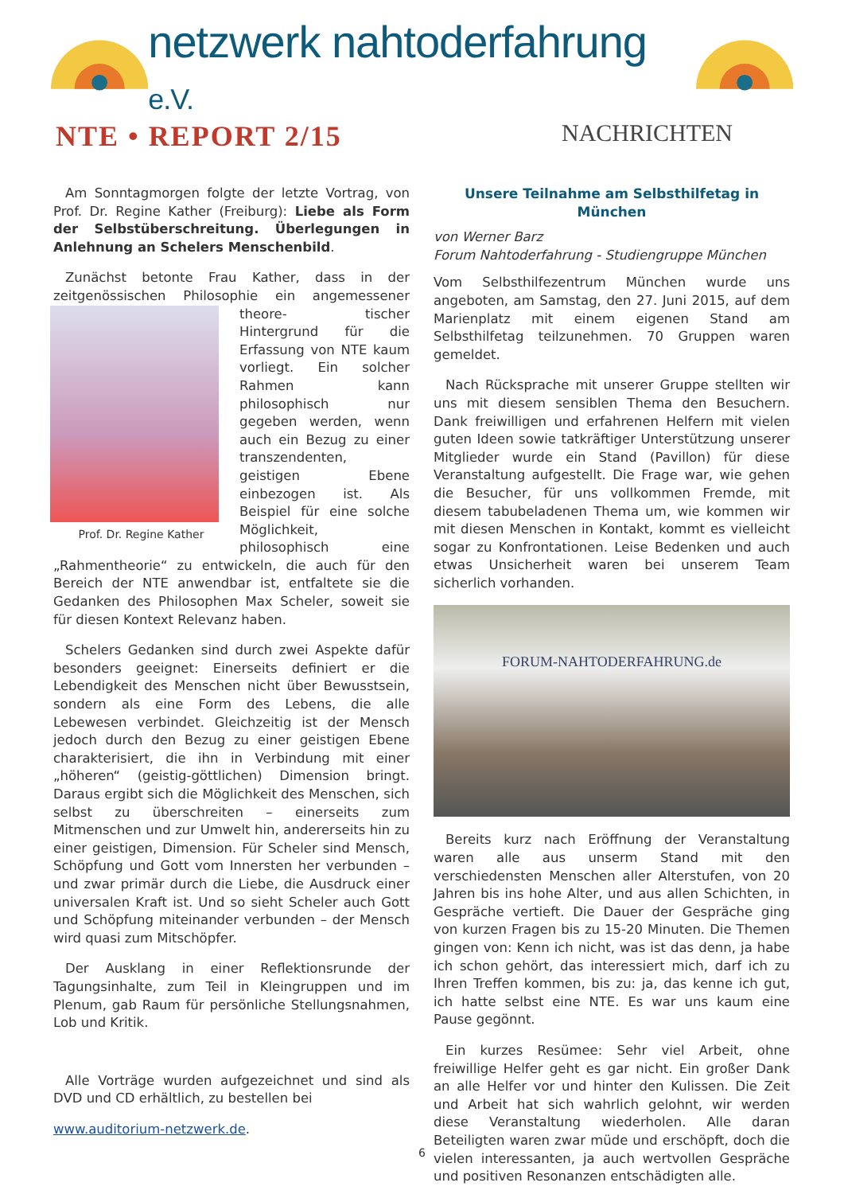netzwerk nahtoderfahrung e.V.
NTE • REPORT 2/15
NACHRICHTEN
Am Sonntagmorgen folgte der letzte Vortrag, von Prof. Dr. Regine Kather (Freiburg): Liebe als Form der Selbstüberschreitung. Überlegungen in Anlehnung an Schelers Menschenbild.
Zunächst betonte Frau Kather, dass in der zeitgenössischen Philosophie ein angemessener theore- Prof. Dr. Regine Kather tischer Hintergrund für die Erfassung von NTE kaum vorliegt. Ein solcher Rahmen kann philosophisch nur gegeben werden, wenn auch ein Bezug zu einer transzendenten, geistigen Ebene einbezogen ist. Als Beispiel für eine solche Möglichkeit, philosophisch eine „Rahmentheorie“ zu entwickeln, die auch für den Bereich der NTE anwendbar ist, entfaltete sie die Gedanken des Philosophen Max Scheler, soweit sie für diesen Kontext Relevanz haben.
Schelers Gedanken sind durch zwei Aspekte dafür besonders geeignet: Einerseits definiert er die Lebendigkeit des Menschen nicht über Bewusstsein, sondern als eine Form des Lebens, die alle Lebewesen verbindet. Gleichzeitig ist der Mensch jedoch durch den Bezug zu einer geistigen Ebene charakterisiert, die ihn in Verbindung mit einer „höheren“ (geistig-göttlichen) Dimension bringt. Daraus ergibt sich die Möglichkeit des Menschen, sich selbst zu überschreiten – einerseits zum Mitmenschen und zur Umwelt hin, andererseits hin zu einer geistigen, Dimension. Für Scheler sind Mensch, Schöpfung und Gott vom Innersten her verbunden – und zwar primär durch die Liebe, die Ausdruck einer universalen Kraft ist. Und so sieht Scheler auch Gott und Schöpfung miteinander verbunden – der Mensch wird quasi zum Mitschöpfer.
Der Ausklang in einer Reflektionsrunde der Tagungsinhalte, zum Teil in Kleingruppen und im Plenum, gab Raum für persönliche Stellungsnahmen, Lob und Kritik.
Alle Vorträge wurden aufgezeichnet und sind als DVD und CD erhältlich, zu bestellen bei
www.auditorium-netzwerk.de.
Unsere Teilnahme am Selbsthilfetag in München
von Werner Barz
Forum Nahtoderfahrung - Studiengruppe München
Vom Selbsthilfezentrum München wurde uns angeboten, am Samstag, den 27. Juni 2015, auf dem Marienplatz mit einem eigenen Stand am Selbsthilfetag teilzunehmen. 70 Gruppen waren gemeldet.
Nach Rücksprache mit unserer Gruppe stellten wir uns mit diesem sensiblen Thema den Besuchern. Dank freiwilligen und erfahrenen Helfern mit vielen guten Ideen sowie tatkräftiger Unterstützung unserer Mitglieder wurde ein Stand (Pavillon) für diese Veranstaltung aufgestellt. Die Frage war, wie gehen die Besucher, für uns vollkommen Fremde, mit diesem tabubeladenen Thema um, wie kommen wir mit diesen Menschen in Kontakt, kommt es vielleicht sogar zu Konfrontationen. Leise Bedenken und auch etwas Unsicherheit waren bei unserem Team sicherlich vorhanden.
FORUM-NAHTODERFAHRUNG.de
Bereits kurz nach Eröffnung der Veranstaltung waren alle aus unserm Stand mit den verschiedensten Menschen aller Alterstufen, von 20 Jahren bis ins hohe Alter, und aus allen Schichten, in Gespräche vertieft. Die Dauer der Gespräche ging von kurzen Fragen bis zu 15-20 Minuten. Die Themen gingen von: Kenn ich nicht, was ist das denn, ja habe ich schon gehört, das interessiert mich, darf ich zu Ihren Treffen kommen, bis zu: ja, das kenne ich gut, ich hatte selbst eine NTE. Es war uns kaum eine Pause gegönnt.
Ein kurzes Resümee: Sehr viel Arbeit, ohne freiwillige Helfer geht es gar nicht. Ein großer Dank an alle Helfer vor und hinter den Kulissen. Die Zeit und Arbeit hat sich wahrlich gelohnt, wir werden diese Veranstaltung wiederholen. Alle daran Beteiligten waren zwar müde und erschöpft, doch die vielen interessanten, ja auch wertvollen Gespräche und positiven Resonanzen entschädigten alle.
6